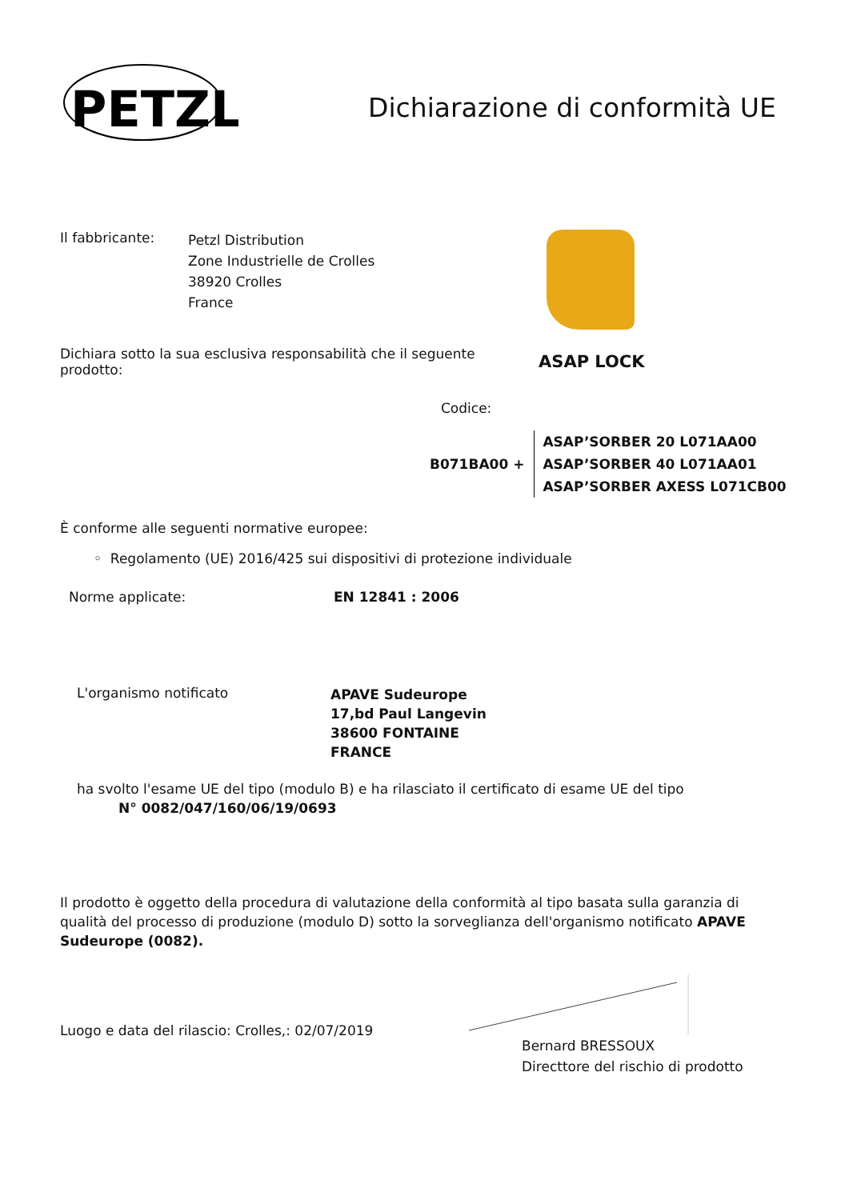PETZL
Dichiarazione di conformità UE
Il fabbricante:
Petzl Distribution
Zone Industrielle de Crolles
38920 Crolles
France
Dichiara sotto la sua esclusiva responsabilità che il seguente prodotto:
ASAP LOCK
Codice:
B071BA00 +
ASAP’SORBER 20 L071AA00
ASAP’SORBER 40 L071AA01
ASAP’SORBER AXESS L071CB00
È conforme alle seguenti normative europee:
◦ Regolamento (UE) 2016/425 sui dispositivi di protezione individuale
Norme applicate: EN 12841 : 2006
L'organismo notificato
APAVE Sudeurope
17,bd Paul Langevin
38600 FONTAINE
FRANCE
ha svolto l'esame UE del tipo (modulo B) e ha rilasciato il certificato di esame UE del tipo
N° 0082/047/160/06/19/0693
Il prodotto è oggetto della procedura di valutazione della conformità al tipo basata sulla garanzia di qualità del processo di produzione (modulo D) sotto la sorveglianza dell'organismo notificato APAVE Sudeurope (0082).
Luogo e data del rilascio: Crolles,: 02/07/2019
Bernard BRESSOUX
Directtore del rischio di prodotto